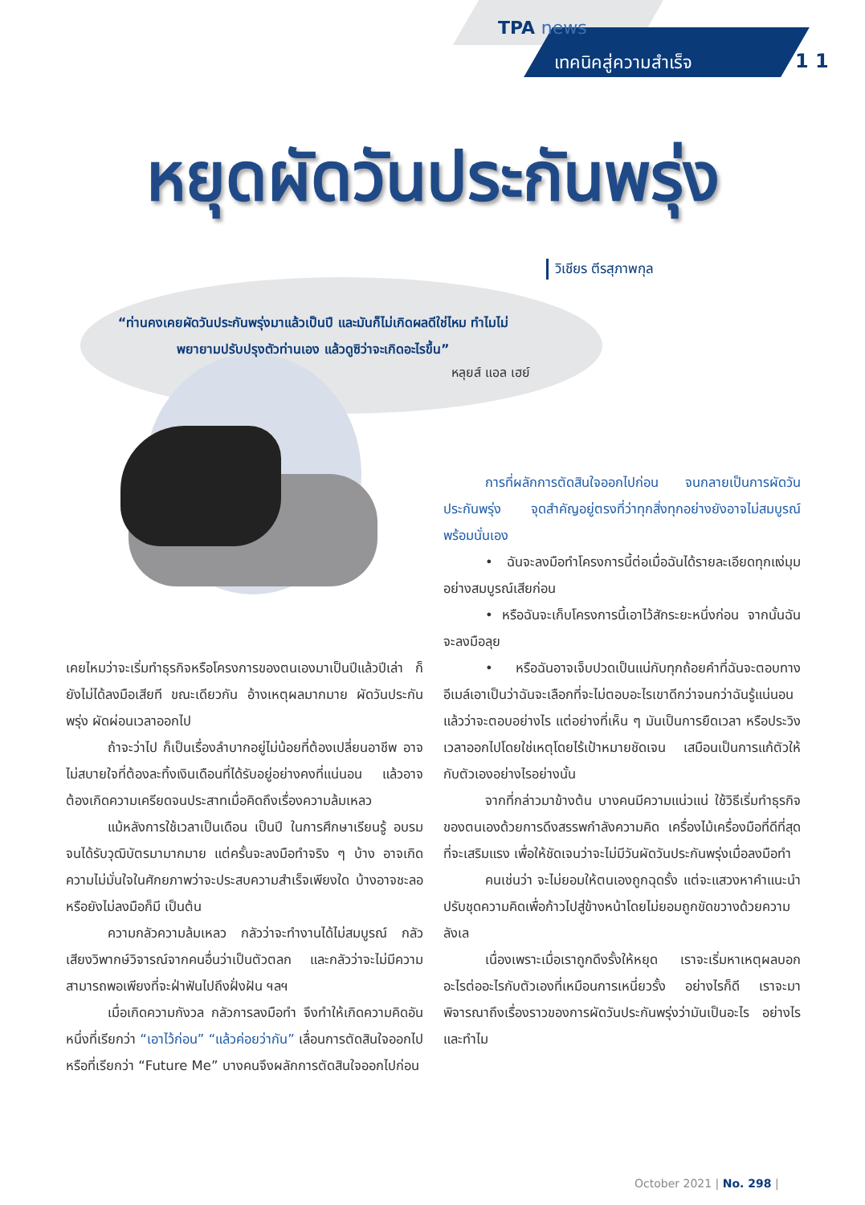TPA news
เทคนิคสู่ความสำเร็จ 1 1
หยุดผัดวันประกันพรุ่ง
วิเชียร ตีรสุภาพกุล
“ท่านคงเคยผัดวันประกันพรุ่งมาแล้วเป็นปี และมันก็ไม่เกิดผลดีใช่ไหม ทำไมไม่พยายามปรับปรุงตัวท่านเอง แล้วดูซิว่าจะเกิดอะไรขึ้น”
หลุยส์ แอล เฮย์
เคยไหมว่าจะเริ่มทำธุรกิจหรือโครงการของตนเองมาเป็นปีแล้วปีเล่า ก็ยังไม่ได้ลงมือเสียที ขณะเดียวกัน อ้างเหตุผลมากมาย ผัดวันประกันพรุ่ง ผัดผ่อนเวลาออกไป
ถ้าจะว่าไป ก็เป็นเรื่องลำบากอยู่ไม่น้อยที่ต้องเปลี่ยนอาชีพ อาจไม่สบายใจที่ต้องละทิ้งเงินเดือนที่ได้รับอยู่อย่างคงที่แน่นอน แล้วอาจต้องเกิดความเครียดจนประสาทเมื่อคิดถึงเรื่องความล้มเหลว
แม้หลังการใช้เวลาเป็นเดือน เป็นปี ในการศึกษาเรียนรู้ อบรมจนได้รับวุฒิบัตรมามากมาย แต่ครั้นจะลงมือทำจริง ๆ บ้าง อาจเกิดความไม่มั่นใจในศักยภาพว่าจะประสบความสำเร็จเพียงใด บ้างอาจชะลอหรือยังไม่ลงมือก็มี เป็นต้น
ความกลัวความล้มเหลว กลัวว่าจะทำงานได้ไม่สมบูรณ์ กลัวเสียงวิพากษ์วิจารณ์จากคนอื่นว่าเป็นตัวตลก และกลัวว่าจะไม่มีความสามารถพอเพียงที่จะฝ่าฟันไปถึงฝั่งฝัน ฯลฯ
เมื่อเกิดความกังวล กลัวการลงมือทำ จึงทำให้เกิดความคิดอันหนึ่งที่เรียกว่า “เอาไว้ก่อน” “แล้วค่อยว่ากัน” เลื่อนการตัดสินใจออกไป หรือที่เรียกว่า “Future Me” บางคนจึงผลักการตัดสินใจออกไปก่อน
การที่ผลักการตัดสินใจออกไปก่อน จนกลายเป็นการผัดวันประกันพรุ่ง จุดสำคัญอยู่ตรงที่ว่าทุกสิ่งทุกอย่างยังอาจไม่สมบูรณ์พร้อมนั่นเอง
• ฉันจะลงมือทำโครงการนี้ต่อเมื่อฉันได้รายละเอียดทุกแง่มุมอย่างสมบูรณ์เสียก่อน
• หรือฉันจะเก็บโครงการนี้เอาไว้สักระยะหนึ่งก่อน จากนั้นฉันจะลงมือลุย
• หรือฉันอาจเจ็บปวดเป็นแน่กับทุกถ้อยคำที่ฉันจะตอบทางอีเมล์เอาเป็นว่าฉันจะเลือกที่จะไม่ตอบอะไรเขาดีกว่าจนกว่าฉันรู้แน่นอนแล้วว่าจะตอบอย่างไร แต่อย่างที่เห็น ๆ มันเป็นการยืดเวลา หรือประวิงเวลาออกไปโดยใช่เหตุโดยไร้เป้าหมายชัดเจน เสมือนเป็นการแก้ตัวให้กับตัวเองอย่างไรอย่างนั้น
จากที่กล่าวมาข้างต้น บางคนมีความแน่วแน่ ใช้วิธีเริ่มทำธุรกิจของตนเองด้วยการดึงสรรพกำลังความคิด เครื่องไม้เครื่องมือที่ดีที่สุดที่จะเสริมแรง เพื่อให้ชัดเจนว่าจะไม่มีวันผัดวันประกันพรุ่งเมื่อลงมือทำ
คนเช่นว่า จะไม่ยอมให้ตนเองถูกฉุดรั้ง แต่จะแสวงหาคำแนะนำ ปรับชุดความคิดเพื่อก้าวไปสู่ข้างหน้าโดยไม่ยอมถูกขัดขวางด้วยความลังเล
เนื่องเพราะเมื่อเราถูกดึงรั้งให้หยุด เราจะเริ่มหาเหตุผลบอกอะไรต่ออะไรกับตัวเองที่เหมือนการเหนี่ยวรั้ง อย่างไรก็ดี เราจะมาพิจารณาถึงเรื่องราวของการผัดวันประกันพรุ่งว่ามันเป็นอะไร อย่างไร และทำไม
October 2021 | No. 298 |